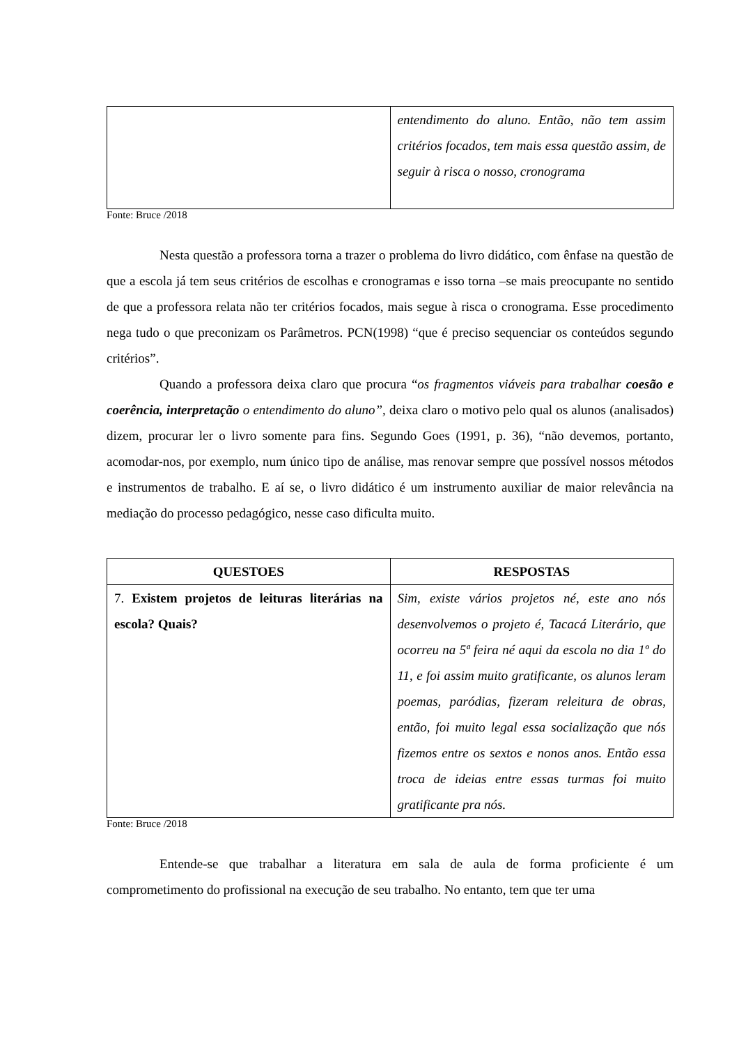| | entendimento do aluno. Então, não tem assim critérios focados, tem mais essa questão assim, de seguir à risca o nosso, cronograma |
Fonte: Bruce /2018
Nesta questão a professora torna a trazer o problema do livro didático, com ênfase na questão de que a escola já tem seus critérios de escolhas e cronogramas e isso torna –se mais preocupante no sentido de que a professora relata não ter critérios focados, mais segue à risca o cronograma. Esse procedimento nega tudo o que preconizam os Parâmetros. PCN(1998) “que é preciso sequenciar os conteúdos segundo critérios”.
Quando a professora deixa claro que procura “os fragmentos viáveis para trabalhar coesão e coerência, interpretação o entendimento do aluno”, deixa claro o motivo pelo qual os alunos (analisados) dizem, procurar ler o livro somente para fins. Segundo Goes (1991, p. 36), “não devemos, portanto, acomodar-nos, por exemplo, num único tipo de análise, mas renovar sempre que possível nossos métodos e instrumentos de trabalho. E aí se, o livro didático é um instrumento auxiliar de maior relevância na mediação do processo pedagógico, nesse caso dificulta muito.
| QUESTOES | RESPOSTAS |
| --- | --- |
| 7. Existem projetos de leituras literárias na escola? Quais? | Sim, existe vários projetos né, este ano nós desenvolvemos o projeto é, Tacacá Literário, que ocorreu na 5ª feira né aqui da escola no dia 1º do 11, e foi assim muito gratificante, os alunos leram poemas, paródias, fizeram releitura de obras, então, foi muito legal essa socialização que nós fizemos entre os sextos e nonos anos. Então essa troca de ideias entre essas turmas foi muito gratificante pra nós. |
Fonte: Bruce /2018
Entende-se que trabalhar a literatura em sala de aula de forma proficiente é um comprometimento do profissional na execução de seu trabalho. No entanto, tem que ter uma